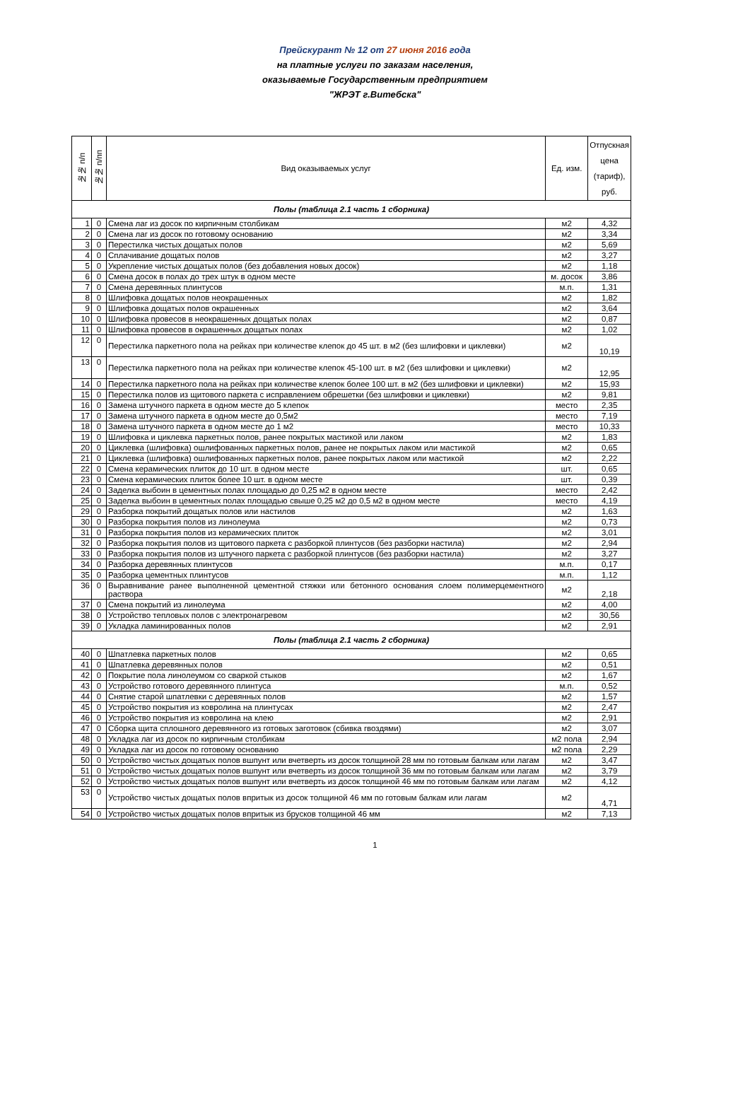Прейскурант № 12 от 27 июня 2016 года
на платные услуги по заказам населения,
оказываемые Государственным предприятием
"ЖРЭТ г.Витебска"
| №№ п/п | №№ п/пп | Вид оказываемых услуг | Ед. изм. | Отпускная цена (тариф), руб. |
| --- | --- | --- | --- | --- |
| Полы (таблица 2.1 часть 1 сборника) | | | | |
| 1 | 0 | Смена лаг из досок по кирпичным столбикам | м2 | 4,32 |
| 2 | 0 | Смена лаг из досок по готовому основанию | м2 | 3,34 |
| 3 | 0 | Перестилка чистых дощатых полов | м2 | 5,69 |
| 4 | 0 | Сплачивание дощатых полов | м2 | 3,27 |
| 5 | 0 | Укрепление чистых дощатых полов (без добавления новых досок) | м2 | 1,18 |
| 6 | 0 | Смена досок в полах до трех штук в одном месте | м. досок | 3,86 |
| 7 | 0 | Смена деревянных плинтусов | м.п. | 1,31 |
| 8 | 0 | Шлифовка дощатых полов неокрашенных | м2 | 1,82 |
| 9 | 0 | Шлифовка дощатых полов окрашенных | м2 | 3,64 |
| 10 | 0 | Шлифовка провесов в неокрашенных дощатых полах | м2 | 0,87 |
| 11 | 0 | Шлифовка провесов в окрашенных дощатых полах | м2 | 1,02 |
| 12 | 0 | Перестилка паркетного пола на рейках при количестве клепок до 45 шт. в м2 (без шлифовки и циклевки) | м2 | 10,19 |
| 13 | 0 | Перестилка паркетного пола на рейках при количестве клепок 45-100 шт. в м2 (без шлифовки и циклевки) | м2 | 12,95 |
| 14 | 0 | Перестилка паркетного пола на рейках при количестве клепок более 100 шт. в м2 (без шлифовки и циклевки) | м2 | 15,93 |
| 15 | 0 | Перестилка полов из щитового паркета с исправлением обрешетки (без шлифовки и циклевки) | м2 | 9,81 |
| 16 | 0 | Замена штучного паркета в одном месте до 5 клепок | место | 2,35 |
| 17 | 0 | Замена штучного паркета в одном месте до 0,5м2 | место | 7,19 |
| 18 | 0 | Замена штучного паркета в одном месте до 1 м2 | место | 10,33 |
| 19 | 0 | Шлифовка и циклевка паркетных полов, ранее покрытых мастикой или лаком | м2 | 1,83 |
| 20 | 0 | Циклевка (шлифовка) ошлифованных паркетных полов, ранее не покрытых лаком или мастикой | м2 | 0,65 |
| 21 | 0 | Циклевка (шлифовка) ошлифованных паркетных полов, ранее покрытых лаком или мастикой | м2 | 2,22 |
| 22 | 0 | Смена керамических плиток до 10 шт. в одном месте | шт. | 0,65 |
| 23 | 0 | Смена керамических плиток более 10 шт. в одном месте | шт. | 0,39 |
| 24 | 0 | Заделка выбоин в цементных полах площадью до 0,25 м2 в одном месте | место | 2,42 |
| 25 | 0 | Заделка выбоин в цементных полах площадью свыше 0,25 м2 до 0,5 м2 в одном месте | место | 4,19 |
| 29 | 0 | Разборка покрытий дощатых полов или настилов | м2 | 1,63 |
| 30 | 0 | Разборка покрытия полов из линолеума | м2 | 0,73 |
| 31 | 0 | Разборка покрытия полов из керамических плиток | м2 | 3,01 |
| 32 | 0 | Разборка покрытия полов из щитового паркета с разборкой плинтусов (без разборки настила) | м2 | 2,94 |
| 33 | 0 | Разборка покрытия полов из штучного паркета с разборкой плинтусов (без разборки настила) | м2 | 3,27 |
| 34 | 0 | Разборка деревянных плинтусов | м.п. | 0,17 |
| 35 | 0 | Разборка цементных плинтусов | м.п. | 1,12 |
| 36 | 0 | Выравнивание ранее выполненной цементной стяжки или бетонного основания слоем полимерцементного раствора | м2 | 2,18 |
| 37 | 0 | Смена покрытий из линолеума | м2 | 4,00 |
| 38 | 0 | Устройство тепловых полов с электронагревом | м2 | 30,56 |
| 39 | 0 | Укладка ламинированных полов | м2 | 2,91 |
| Полы (таблица 2.1 часть 2 сборника) | | | | |
| 40 | 0 | Шпатлевка паркетных полов | м2 | 0,65 |
| 41 | 0 | Шпатлевка деревянных полов | м2 | 0,51 |
| 42 | 0 | Покрытие пола линолеумом со сваркой стыков | м2 | 1,67 |
| 43 | 0 | Устройство готового деревянного плинтуса | м.п. | 0,52 |
| 44 | 0 | Снятие старой шпатлевки с деревянных полов | м2 | 1,57 |
| 45 | 0 | Устройство покрытия из ковролина на плинтусах | м2 | 2,47 |
| 46 | 0 | Устройство покрытия из ковролина на клею | м2 | 2,91 |
| 47 | 0 | Сборка щита сплошного деревянного из готовых заготовок (сбивка гвоздями) | м2 | 3,07 |
| 48 | 0 | Укладка лаг из досок по кирпичным столбикам | м2 пола | 2,94 |
| 49 | 0 | Укладка лаг из досок по готовому основанию | м2 пола | 2,29 |
| 50 | 0 | Устройство чистых дощатых полов вшпунт или вчетверть из досок толщиной 28 мм по готовым балкам или лагам | м2 | 3,47 |
| 51 | 0 | Устройство чистых дощатых полов вшпунт или вчетверть из досок толщиной 36 мм по готовым балкам или лагам | м2 | 3,79 |
| 52 | 0 | Устройство чистых дощатых полов вшпунт или вчетверть из досок толщиной 46 мм по готовым балкам или лагам | м2 | 4,12 |
| 53 | 0 | Устройство чистых дощатых полов впритык из досок толщиной 46 мм по готовым балкам или лагам | м2 | 4,71 |
| 54 | 0 | Устройство чистых дощатых полов впритык из брусков толщиной 46 мм | м2 | 7,13 |
1